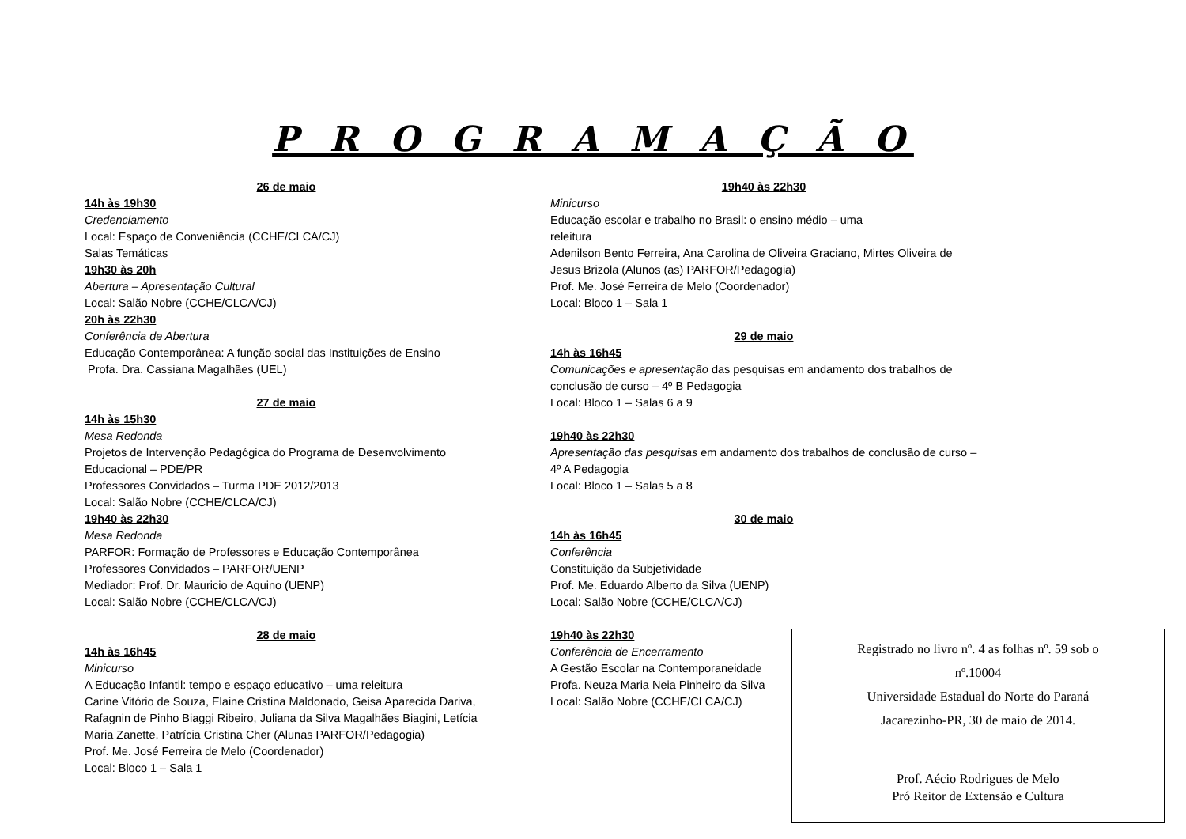P R O G R A M A Ç Ã O
26 de maio
14h às 19h30
Credenciamento
Local: Espaço de Conveniência (CCHE/CLCA/CJ)
Salas Temáticas
19h30 às 20h
Abertura – Apresentação Cultural
Local: Salão Nobre (CCHE/CLCA/CJ)
20h às 22h30
Conferência de Abertura
Educação Contemporânea: A função social das Instituições de Ensino
Profa. Dra. Cassiana Magalhães (UEL)
27 de maio
14h às 15h30
Mesa Redonda
Projetos de Intervenção Pedagógica do Programa de Desenvolvimento Educacional – PDE/PR
Professores Convidados – Turma PDE 2012/2013
Local: Salão Nobre (CCHE/CLCA/CJ)
19h40 às 22h30
Mesa Redonda
PARFOR: Formação de Professores e Educação Contemporânea
Professores Convidados – PARFOR/UENP
Mediador: Prof. Dr. Mauricio de Aquino (UENP)
Local: Salão Nobre (CCHE/CLCA/CJ)
28 de maio
14h às 16h45
Minicurso
A Educação Infantil: tempo e espaço educativo – uma releitura
Carine Vitório de Souza, Elaine Cristina Maldonado, Geisa Aparecida Dariva, Rafagnin de Pinho Biaggi Ribeiro, Juliana da Silva Magalhães Biagini, Letícia Maria Zanette, Patrícia Cristina Cher (Alunas PARFOR/Pedagogia)
Prof. Me. José Ferreira de Melo (Coordenador)
Local: Bloco 1 – Sala 1
19h40 às 22h30
Minicurso
Educação escolar e trabalho no Brasil: o ensino médio – uma
releitura
Adenilson Bento Ferreira, Ana Carolina de Oliveira Graciano, Mirtes Oliveira de Jesus Brizola (Alunos (as) PARFOR/Pedagogia)
Prof. Me. José Ferreira de Melo (Coordenador)
Local: Bloco 1 – Sala 1
29 de maio
14h às 16h45
Comunicações e apresentação das pesquisas em andamento dos trabalhos de conclusão de curso – 4º B Pedagogia
Local: Bloco 1 – Salas 6 a 9
19h40 às 22h30
Apresentação das pesquisas em andamento dos trabalhos de conclusão de curso – 4º A Pedagogia
Local: Bloco 1 – Salas 5 a 8
30 de maio
14h às 16h45
Conferência
Constituição da Subjetividade
Prof. Me. Eduardo Alberto da Silva (UENP)
Local: Salão Nobre (CCHE/CLCA/CJ)
19h40 às 22h30
Conferência de Encerramento
A Gestão Escolar na Contemporaneidade
Profa. Neuza Maria Neia Pinheiro da Silva
Local: Salão Nobre (CCHE/CLCA/CJ)
Registrado no livro nº. 4 as folhas nº. 59 sob o
nº.10004
Universidade Estadual do Norte do Paraná
Jacarezinho-PR, 30 de maio de 2014.
Prof. Aécio Rodrigues de Melo
Pró Reitor de Extensão e Cultura